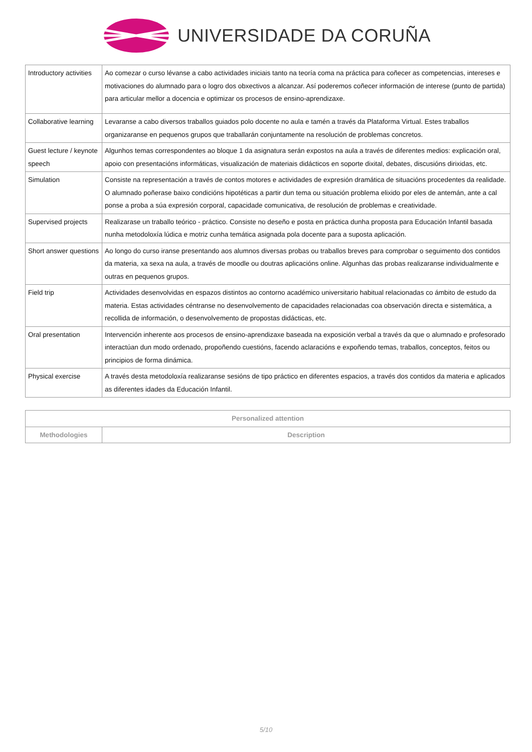UNIVERSIDADE DA CORUÑA
| Introductory activities | Ao comezar o curso lévanse a cabo actividades iniciais tanto na teoría coma na práctica para coñecer as competencias, intereses e motivaciones do alumnado para o logro dos obxectivos a alcanzar. Así poderemos coñecer información de interese (punto de partida) para articular mellor a docencia e optimizar os procesos de ensino-aprendizaxe. |
| Collaborative learning | Levaranse a cabo diversos traballos guiados polo docente no aula e tamén a través da Plataforma Virtual. Estes traballos organizaranse en pequenos grupos que traballarán conjuntamente na resolución de problemas concretos. |
| Guest lecture / keynote speech | Algunhos temas correspondentes ao bloque 1 da asignatura serán expostos na aula a través de diferentes medios: explicación oral, apoio con presentacións informáticas, visualización de materiais didácticos en soporte dixital, debates, discusións dirixidas, etc. |
| Simulation | Consiste na representación a través de contos motores e actividades de expresión dramática de situacións procedentes da realidade. O alumnado poñerase baixo condicións hipotéticas a partir dun tema ou situación problema elixido por eles de antemán, ante a cal ponse a proba a súa expresión corporal, capacidade comunicativa, de resolución de problemas e creatividade. |
| Supervised projects | Realizarase un traballo teórico - práctico. Consiste no deseño e posta en práctica dunha proposta para Educación Infantil basada nunha metodoloxía lúdica e motriz cunha temática asignada pola docente para a suposta aplicación. |
| Short answer questions | Ao longo do curso iranse presentando aos alumnos diversas probas ou traballos breves para comprobar o seguimento dos contidos da materia, xa sexa na aula, a través de moodle ou doutras aplicacións online. Algunhas das probas realizaranse individualmente e outras en pequenos grupos. |
| Field trip | Actividades desenvolvidas en espazos distintos ao contorno académico universitario habitual relacionadas co ámbito de estudo da materia. Estas actividades céntranse no desenvolvemento de capacidades relacionadas coa observación directa e sistemática, a recollida de información, o desenvolvemento de propostas didácticas, etc. |
| Oral presentation | Intervención inherente aos procesos de ensino-aprendizaxe baseada na exposición verbal a través da que o alumnado e profesorado interactúan dun modo ordenado, propoñendo cuestións, facendo aclaracións e expoñendo temas, traballos, conceptos, feitos ou principios de forma dinámica. |
| Physical exercise | A través desta metodoloxía realizaranse sesións de tipo práctico en diferentes espacios, a través dos contidos da materia e aplicados as diferentes idades da Educación Infantil. |
| Personalized attention | |
| --- | --- |
| Methodologies | Description |
5/10